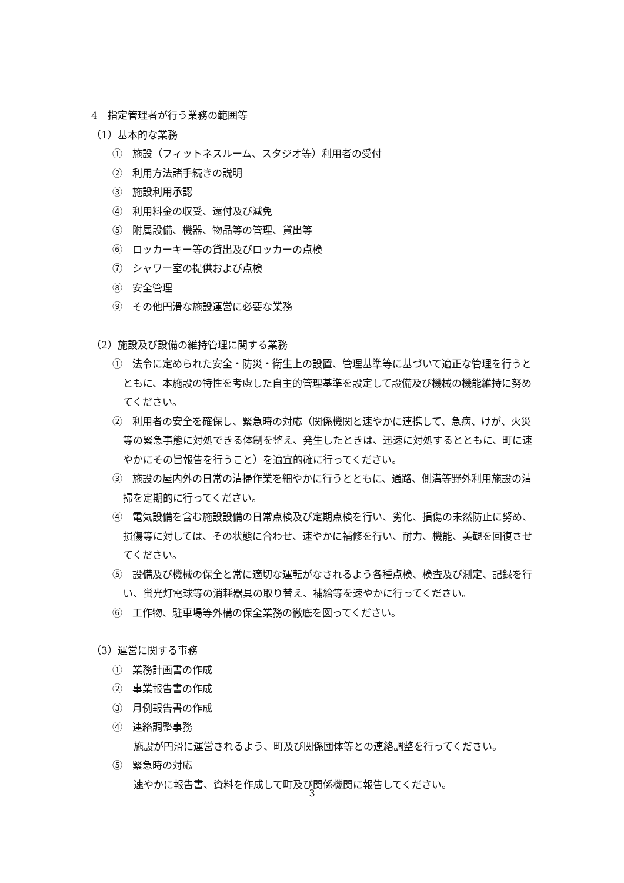4　指定管理者が行う業務の範囲等
（1）基本的な業務
①　施設（フィットネスルーム、スタジオ等）利用者の受付
②　利用方法諸手続きの説明
③　施設利用承認
④　利用料金の収受、還付及び減免
⑤　附属設備、機器、物品等の管理、貸出等
⑥　ロッカーキー等の貸出及びロッカーの点検
⑦　シャワー室の提供および点検
⑧　安全管理
⑨　その他円滑な施設運営に必要な業務
（2）施設及び設備の維持管理に関する業務
①　法令に定められた安全・防災・衛生上の設置、管理基準等に基づいて適正な管理を行うとともに、本施設の特性を考慮した自主的管理基準を設定して設備及び機械の機能維持に努めてください。
②　利用者の安全を確保し、緊急時の対応（関係機関と速やかに連携して、急病、けが、火災等の緊急事態に対処できる体制を整え、発生したときは、迅速に対処するとともに、町に速やかにその旨報告を行うこと）を適宜的確に行ってください。
③　施設の屋内外の日常の清掃作業を細やかに行うとともに、通路、側溝等野外利用施設の清掃を定期的に行ってください。
④　電気設備を含む施設設備の日常点検及び定期点検を行い、劣化、損傷の未然防止に努め、損傷等に対しては、その状態に合わせ、速やかに補修を行い、耐力、機能、美観を回復させてください。
⑤　設備及び機械の保全と常に適切な運転がなされるよう各種点検、検査及び測定、記録を行い、蛍光灯電球等の消耗器具の取り替え、補給等を速やかに行ってください。
⑥　工作物、駐車場等外構の保全業務の徹底を図ってください。
（3）運営に関する事務
①　業務計画書の作成
②　事業報告書の作成
③　月例報告書の作成
④　連絡調整事務
施設が円滑に運営されるよう、町及び関係団体等との連絡調整を行ってください。
⑤　緊急時の対応
速やかに報告書、資料を作成して町及び関係機関に報告してください。
3